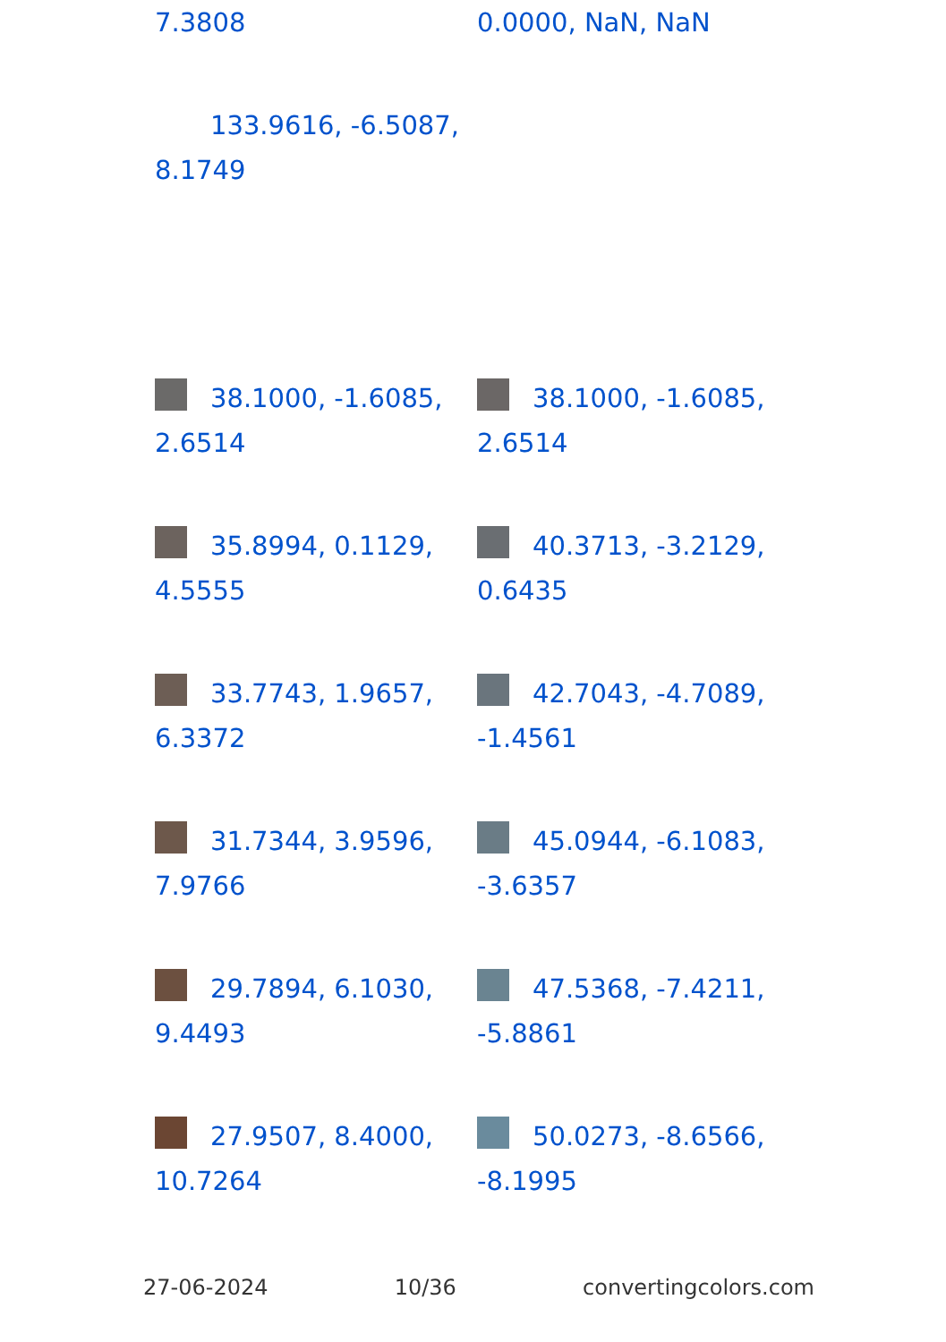7.3808 0.0000, NaN, NaN
133.9616, -6.5087,
8.1749
38.1000, -1.6085,
2.6514
38.1000, -1.6085,
2.6514
35.8994, 0.1129,
4.5555
40.3713, -3.2129,
0.6435
33.7743, 1.9657,
6.3372
42.7043, -4.7089,
-1.4561
31.7344, 3.9596,
7.9766
45.0944, -6.1083,
-3.6357
29.7894, 6.1030,
9.4493
47.5368, -7.4211,
-5.8861
27.9507, 8.4000,
10.7264
50.0273, -8.6566,
-8.1995
27-06-2024 10/36 convertingcolors.com